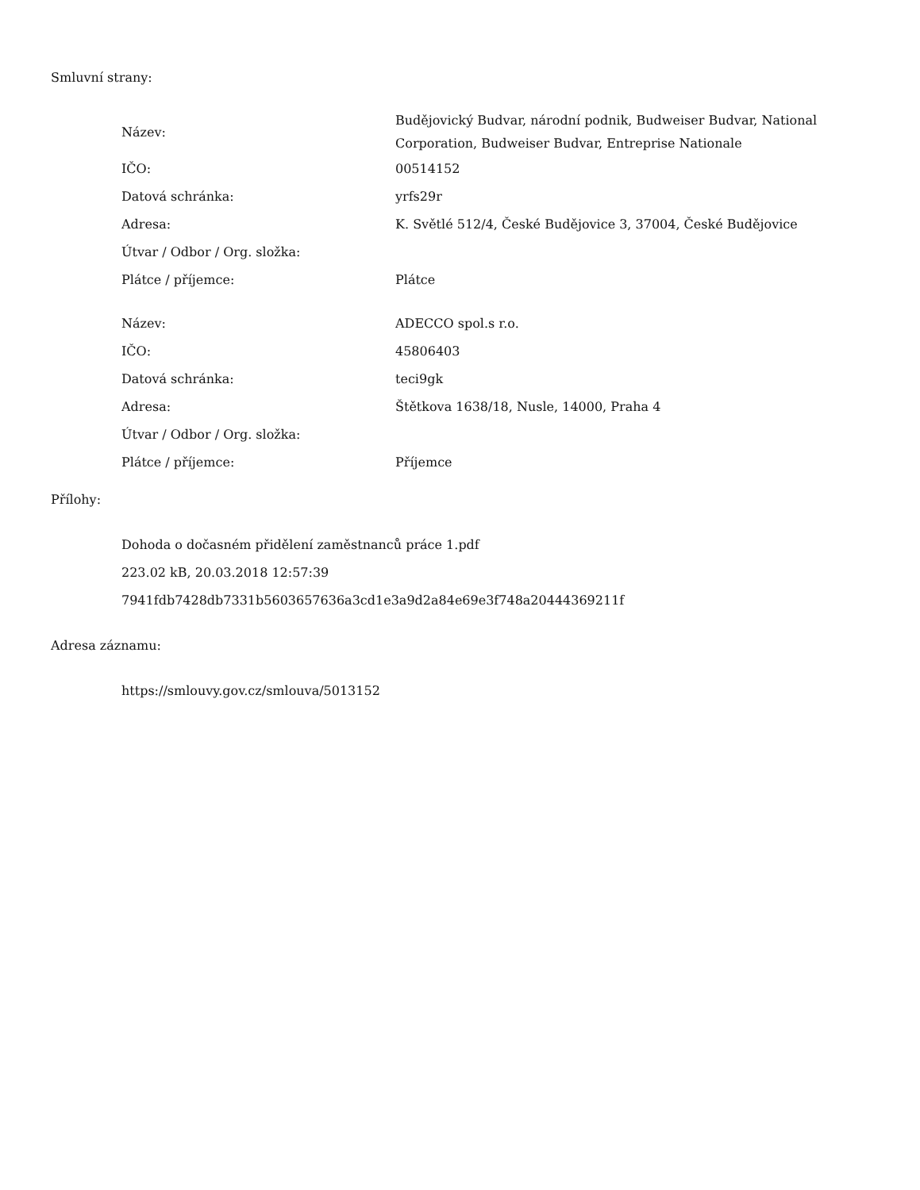Smluvní strany:
| Název: | Budějovický Budvar, národní podnik, Budweiser Budvar, National Corporation, Budweiser Budvar, Entreprise Nationale |
| IČO: | 00514152 |
| Datová schránka: | yrfs29r |
| Adresa: | K. Světlé 512/4, České Budějovice 3, 37004, České Budějovice |
| Útvar / Odbor / Org. složka: | |
| Plátce / příjemce: | Plátce |
| Název: | ADECCO spol.s r.o. |
| IČO: | 45806403 |
| Datová schránka: | teci9gk |
| Adresa: | Štětkova 1638/18, Nusle, 14000, Praha 4 |
| Útvar / Odbor / Org. složka: | |
| Plátce / příjemce: | Příjemce |
Přílohy:
Dohoda o dočasném přidělení zaměstnanců práce 1.pdf
223.02 kB, 20.03.2018 12:57:39
7941fdb7428db7331b5603657636a3cd1e3a9d2a84e69e3f748a20444369211f
Adresa záznamu:
https://smlouvy.gov.cz/smlouva/5013152